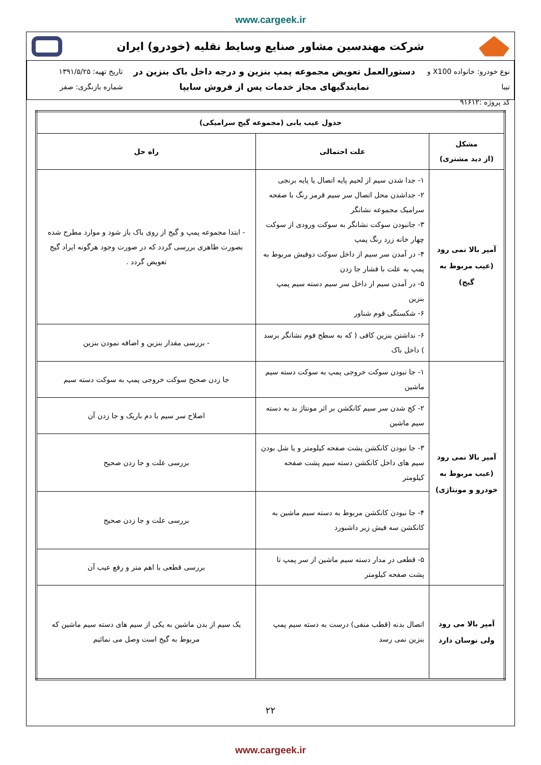www.cargeek.ir
شرکت مهندسین مشاور صنایع وسایط نقلیه (خودرو) ایران
نوع خودرو: خانواده X100 و تیبا
کد پروژه :۹۱۶۱۲
دستورالعمل تعویض مجموعه پمپ بنزین و درجه داخل باک بنزین در
نمایندگیهای مجاز خدمات پس از فروش سایپا
تاریخ تهیه: ۱۳۹۱/۵/۲۵
شماره بازنگری: صفر
| جدول عیب یابی (مجموعه گیج سرامیکی) | | |
| --- | --- | --- |
| مشکل (از دید مشتری) | علت احتمالی | راه حل |
| آمپر بالا نمی رود (عیب مربوط به گیج) | ۱- جدا شدن سیم از لحیم پایه اتصال یا پایه برنجی ۲- جداشدن محل اتصال سر سیم قرمز رنگ با صفحه سرامیک مجموعه نشانگر ۳- جانبودن سوکت نشانگر به سوکت ورودی از سوکت چهار خانه زرد رنگ پمپ ۴- در آمدن سر سیم از داخل سوکت دوفیش مربوط به پمپ به علت با فشار جا زدن ۵- در آمدن سیم از داخل سر سیم دسته سیم پمپ بنزین ۶- شکستگی فوم شناور | - ابتدا مجموعه پمپ و گیج از روی باک باز شود و موارد مطرح شده بصورت ظاهری بررسی گردد که در صورت وجود هرگونه ایراد گیج تعویض گردد . |
| | ۶- نداشتن بنزین کافی ( که به سطح فوم نشانگر برسد ) داخل باک | - بررسی مقدار بنزین و اضافه نمودن بنزین |
| آمپر بالا نمی رود (عیب مربوط به خودرو و مونتاژی) | ۱- جا نبودن سوکت خروجی پمپ به سوکت دسته سیم ماشین | جا زدن صحیح سوکت خروجی پمپ به سوکت دسته سیم |
| | ۲- کج شدن سر سیم کانکشن بر اثر مونتاژ بد به دسته سیم ماشین | اصلاح سر سیم با دم باریک و جا زدن آن |
| | ۳- جا نبودن کانکشن پشت صفحه کیلومتر و یا شل بودن سیم های داخل کانکشن دسته سیم پشت صفحه کیلومتر | بررسی علت و جا زدن صحیح |
| | ۴- جا نبودن کانکشن مربوط به دسته سیم ماشین به کانکشن سه فیش زیر داشبورد | بررسی علت و جا زدن صحیح |
| | ۵- قطعی در مدار دسته سیم ماشین از سر پمپ تا پشت صفحه کیلومتر | بررسی قطعی با اهم متر و رفع عیب آن |
| آمپر بالا می رود ولی نوسان دارد | اتصال بدنه (قطب منفی) درست به دسته سیم پمپ بنزین نمی رسد | یک سیم از بدن ماشین به یکی از سیم های دسته سیم ماشین که مربوط به گیج است وصل می نمائیم |
۲۲
www.cargeek.ir